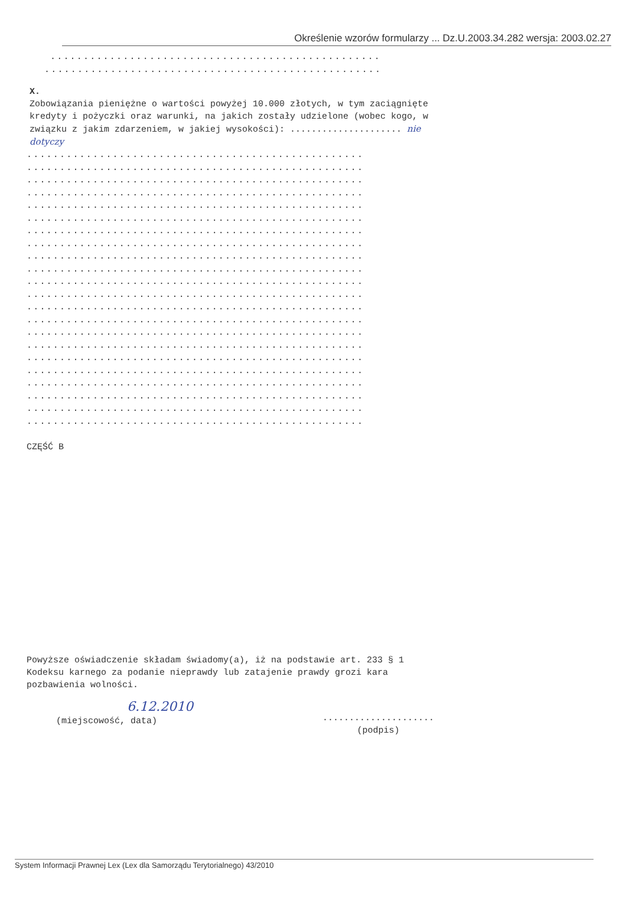Określenie wzorów formularzy ... Dz.U.2003.34.282 wersja: 2003.02.27
..................................................
...................................................
X.
Zobowiązania pieniężne o wartości powyżej 10.000 złotych, w tym zaciągnięte kredyty i pożyczki oraz warunki, na jakich zostały udzielone (wobec kogo, w związku z jakim zdarzeniem, w jakiej wysokości): ..................... nie dotyczy
...................................................
...................................................
...................................................
...................................................
...................................................
...................................................
...................................................
...................................................
...................................................
...................................................
...................................................
...................................................
...................................................
...................................................
...................................................
...................................................
...................................................
...................................................
...................................................
...................................................
...................................................
...................................................
CZĘŚĆ B
Powyższe oświadczenie składam świadomy(a), iż na podstawie art. 233 § 1 Kodeksu karnego za podanie nieprawdy lub zatajenie prawdy grozi kara pozbawienia wolności.
6.12.2010
(miejscowość, data)
.....................
(podpis)
System Informacji Prawnej Lex (Lex dla Samorządu Terytorialnego) 43/2010